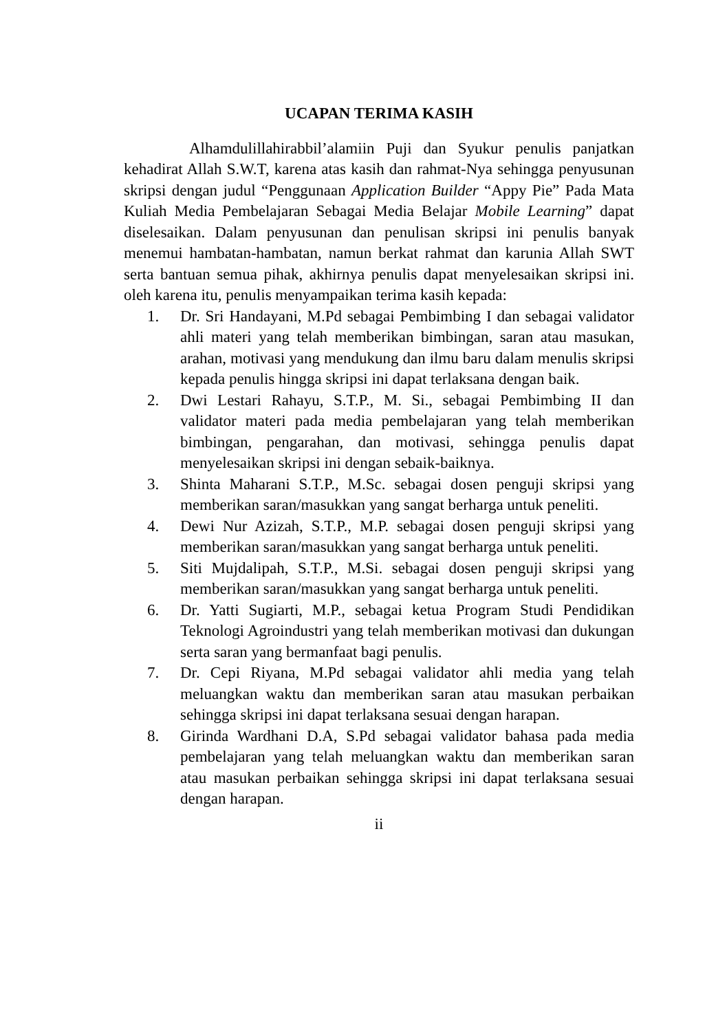UCAPAN TERIMA KASIH
Alhamdulillahirabbil’alamiin Puji dan Syukur penulis panjatkan kehadirat Allah S.W.T, karena atas kasih dan rahmat-Nya sehingga penyusunan skripsi dengan judul “Penggunaan Application Builder “Appy Pie” Pada Mata Kuliah Media Pembelajaran Sebagai Media Belajar Mobile Learning” dapat diselesaikan. Dalam penyusunan dan penulisan skripsi ini penulis banyak menemui hambatan-hambatan, namun berkat rahmat dan karunia Allah SWT serta bantuan semua pihak, akhirnya penulis dapat menyelesaikan skripsi ini. oleh karena itu, penulis menyampaikan terima kasih kepada:
1. Dr. Sri Handayani, M.Pd sebagai Pembimbing I dan sebagai validator ahli materi yang telah memberikan bimbingan, saran atau masukan, arahan, motivasi yang mendukung dan ilmu baru dalam menulis skripsi kepada penulis hingga skripsi ini dapat terlaksana dengan baik.
2. Dwi Lestari Rahayu, S.T.P., M. Si., sebagai Pembimbing II dan validator materi pada media pembelajaran yang telah memberikan bimbingan, pengarahan, dan motivasi, sehingga penulis dapat menyelesaikan skripsi ini dengan sebaik-baiknya.
3. Shinta Maharani S.T.P., M.Sc. sebagai dosen penguji skripsi yang memberikan saran/masukkan yang sangat berharga untuk peneliti.
4. Dewi Nur Azizah, S.T.P., M.P. sebagai dosen penguji skripsi yang memberikan saran/masukkan yang sangat berharga untuk peneliti.
5. Siti Mujdalipah, S.T.P., M.Si. sebagai dosen penguji skripsi yang memberikan saran/masukkan yang sangat berharga untuk peneliti.
6. Dr. Yatti Sugiarti, M.P., sebagai ketua Program Studi Pendidikan Teknologi Agroindustri yang telah memberikan motivasi dan dukungan serta saran yang bermanfaat bagi penulis.
7. Dr. Cepi Riyana, M.Pd sebagai validator ahli media yang telah meluangkan waktu dan memberikan saran atau masukan perbaikan sehingga skripsi ini dapat terlaksana sesuai dengan harapan.
8. Girinda Wardhani D.A, S.Pd sebagai validator bahasa pada media pembelajaran yang telah meluangkan waktu dan memberikan saran atau masukan perbaikan sehingga skripsi ini dapat terlaksana sesuai dengan harapan.
ii